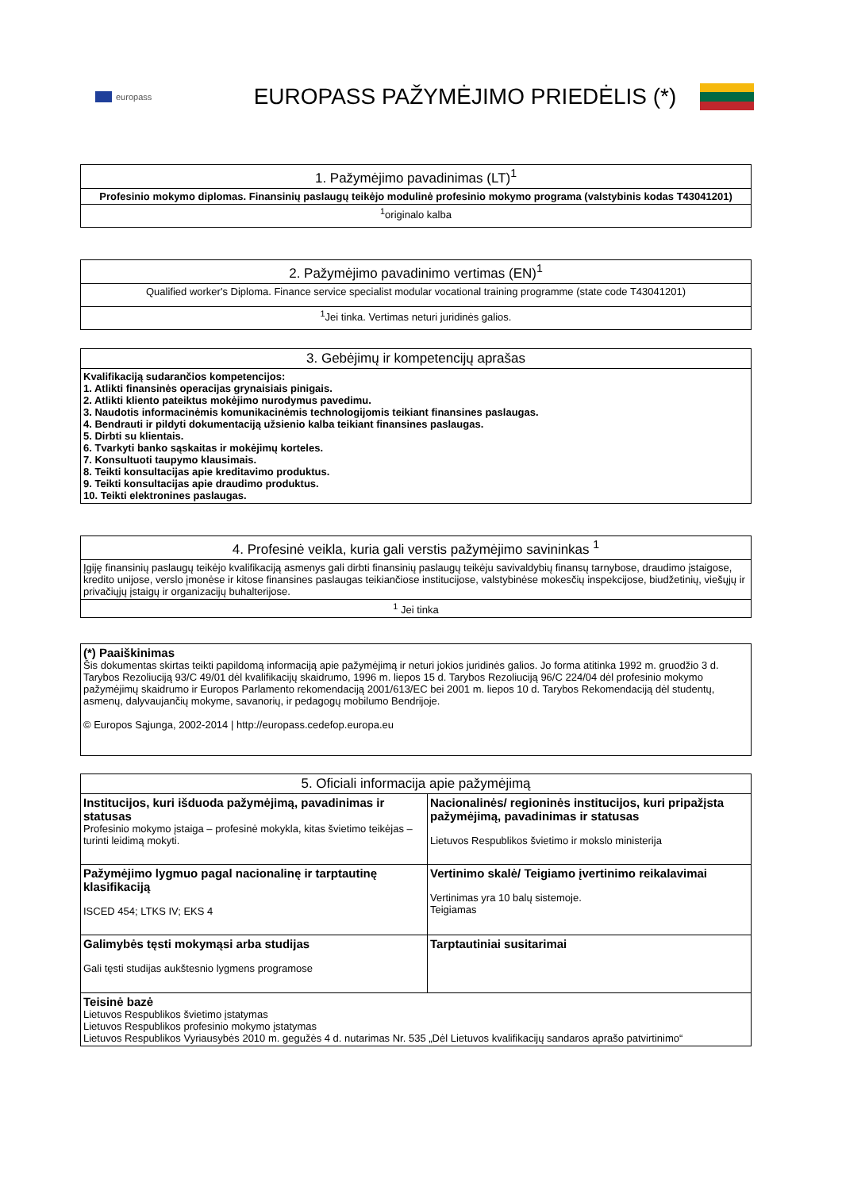europass
EUROPASS PAŽYMĖJIMO PRIEDĖLIS (*)
| 1. Pažymėjimo pavadinimas (LT)<sup>1</sup> |
| --- |
| Profesinio mokymo diplomas. Finansinių paslaugų teikėjo modulinė profesinio mokymo programa (valstybinis kodas T43041201) |
| <sup>1</sup> originalo kalba |
| 2. Pažymėjimo pavadinimo vertimas (EN)<sup>1</sup> |
| --- |
| Qualified worker's Diploma. Finance service specialist modular vocational training programme (state code T43041201) |
| <sup>1</sup> Jei tinka. Vertimas neturi juridinės galios. |
| 3. Gebėjimų ir kompetencijų aprašas |
| --- |
| Kvalifikaciją sudarančios kompetencijos: 1. Atlikti finansinės operacijas grynaisiais pinigais. 2. Atlikti kliento pateiktus mokėjimo nurodymus pavedimu. 3. Naudotis informacinėmis komunikacinėmis technologijomis teikiant finansines paslaugas. 4. Bendrauti ir pildyti dokumentaciją užsienio kalba teikiant finansines paslaugas. 5. Dirbti su klientais. 6. Tvarkyti banko sąskaitas ir mokėjimų korteles. 7. Konsultuoti taupymo klausimais. 8. Teikti konsultacijas apie kreditavimo produktus. 9. Teikti konsultacijas apie draudimo produktus. 10. Teikti elektronines paslaugas. |
| 4. Profesinė veikla, kuria gali verstis pažymėjimo savininkas <sup>1</sup> |
| --- |
| Įgiję finansinių paslaugų teikėjo kvalifikaciją asmenys gali dirbti finansinių paslaugų teikėju savivaldybių finansų tarnybose, draudimo įstaigose, kredito unijose, verslo įmonėse ir kitose finansines paslaugas teikiančiose institucijose, valstybinėse mokesčių inspekcijose, biudžetinių, viešųjų ir privačiųjų įstaigų ir organizacijų buhalterijose. |
| <sup>1</sup> Jei tinka |
| (*) Paaiškinimas Šis dokumentas skirtas teikti papildomą informaciją apie pažymėjimą ir neturi jokios juridinės galios. Jo forma atitinka 1992 m. gruodžio 3 d. Tarybos Rezoliuciją 93/C 49/01 dėl kvalifikacijų skaidrumo, 1996 m. liepos 15 d. Tarybos Rezoliuciją 96/C 224/04 dėl profesinio mokymo pažymėjimų skaidrumo ir Europos Parlamento rekomendaciją 2001/613/EC bei 2001 m. liepos 10 d. Tarybos Rekomendaciją dėl studentų, asmenų, dalyvaujančių mokyme, savanorių, ir pedagogų mobilumo Bendrijoje. © Europos Sąjunga, 2002-2014 / http://europass.cedefop.europa.eu |
| 5. Oficiali informacija apie pažymėjimą | |
| --- | --- |
| Institucijos, kuri išduoda pažymėjimą, pavadinimas ir statusas Profesinio mokymo įstaiga – profesinė mokykla, kitas švietimo teikėjas – turinti leidimą mokyti. | Nacionalinės/ regioninės institucijos, kuri pripažįsta pažymėjimą, pavadinimas ir statusas Lietuvos Respublikos švietimo ir mokslo ministerija |
| Pažymėjimo lygmuo pagal nacionalinę ir tarptautinę klasifikaciją ISCED 454; LTKS IV; EKS 4 | Vertinimo skalė/ Teigiamo įvertinimo reikalavimai Vertinimas yra 10 balų sistemoje. Teigiamas |
| Galimybės tęsti mokymąsi arba studijas Gali tęsti studijas aukštesnio lygmens programose | Tarptautiniai susitarimai |
| Teisinė bazė Lietuvos Respublikos švietimo įstatymas Lietuvos Respublikos profesinio mokymo įstatymas Lietuvos Respublikos Vyriausybės 2010 m. gegužės 4 d. nutarimas Nr. 535 „Dėl Lietuvos kvalifikacijų sandaros aprašo patvirtinimo“ | |